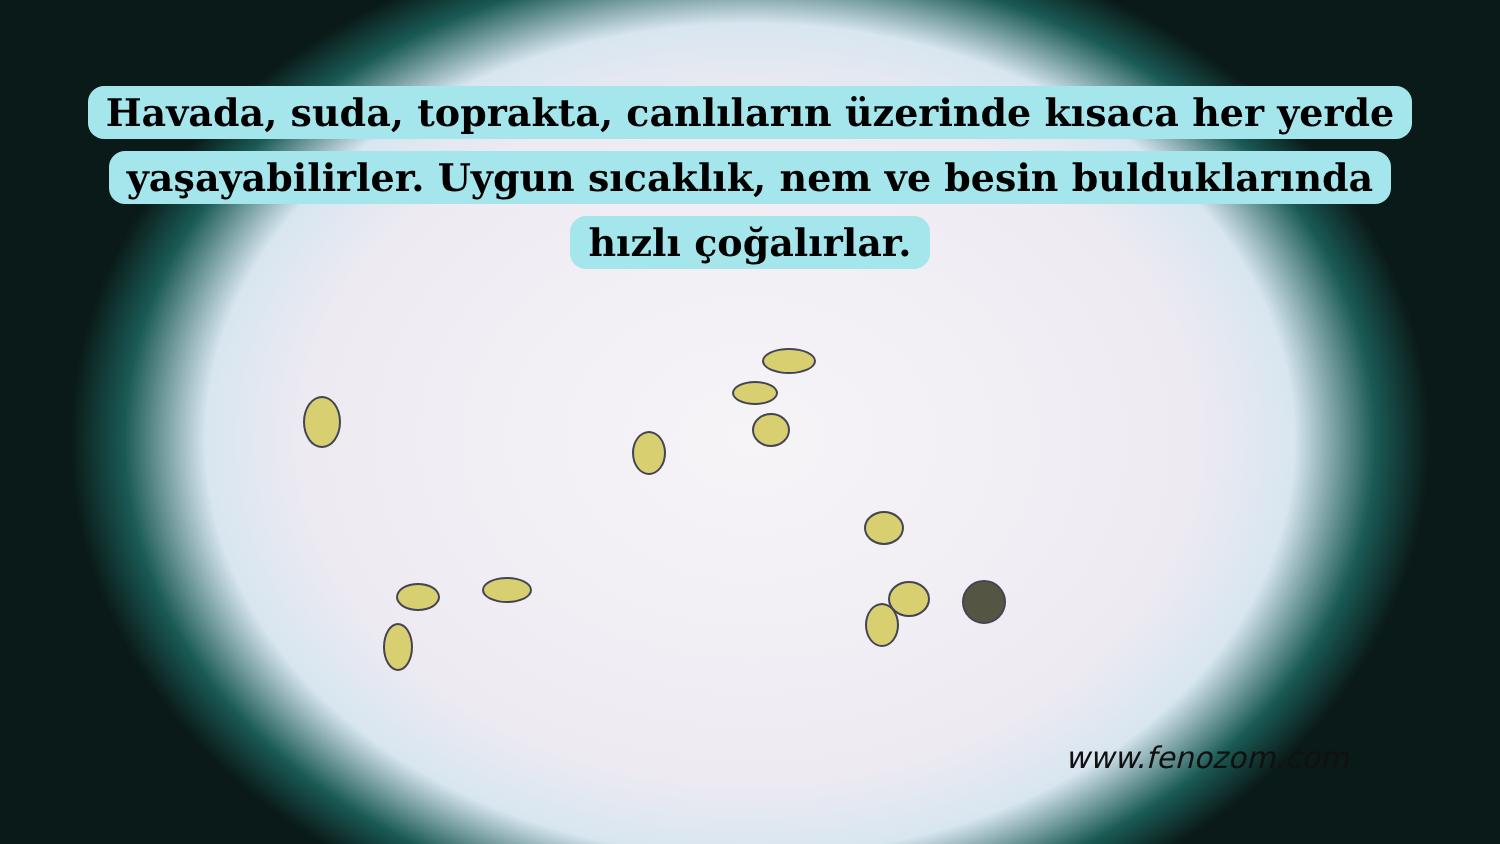Havada, suda, toprakta, canlıların üzerinde kısaca her yerde
yaşayabilirler. Uygun sıcaklık, nem ve besin bulduklarında
hızlı çoğalırlar.
www.fenozom.com